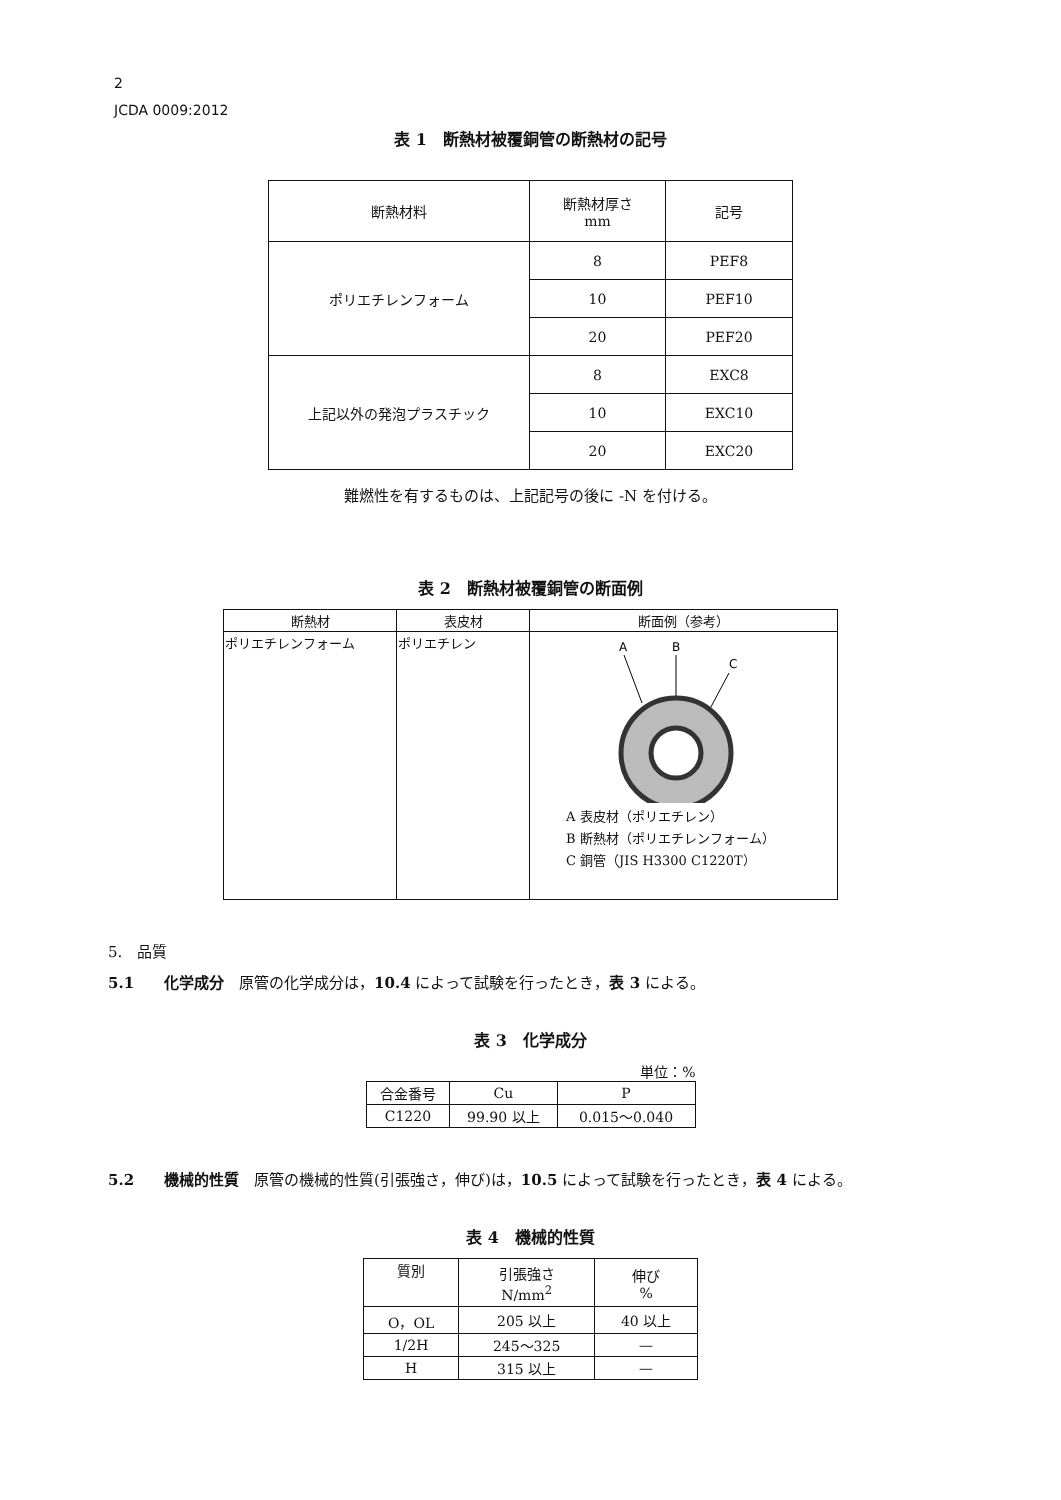2
JCDA 0009:2012
表 1　断熱材被覆銅管の断熱材の記号
| 断熱材料 | 断熱材厚さ mm | 記号 |
| --- | --- | --- |
| ポリエチレンフォーム | 8 | PEF8 |
| | 10 | PEF10 |
| | 20 | PEF20 |
| 上記以外の発泡プラスチック | 8 | EXC8 |
| | 10 | EXC10 |
| | 20 | EXC20 |
難燃性を有するものは、上記記号の後に -N を付ける。
表 2　断熱材被覆銅管の断面例
| 断熱材 | 表皮材 | 断面例（参考） |
| --- | --- | --- |
| ポリエチレンフォーム | ポリエチレン | A B C A 表皮材（ポリエチレン） B 断熱材（ポリエチレンフォーム） C 銅管（JIS H3300 C1220T） |
5.　品質
5.1　　化学成分　原管の化学成分は，10.4 によって試験を行ったとき，表 3 による。
表 3　化学成分
単位：%
| 合金番号 | Cu | P |
| C1220 | 99.90 以上 | 0.015～0.040 |
5.2　　機械的性質　原管の機械的性質(引張強さ，伸び)は，10.5 によって試験を行ったとき，表 4 による。
表 4　機械的性質
| 質別 | 引張強さ N/mm<sup>2</sup> | 伸び % |
| O，OL | 205 以上 | 40 以上 |
| 1/2H | 245～325 | — |
| H | 315 以上 | — |